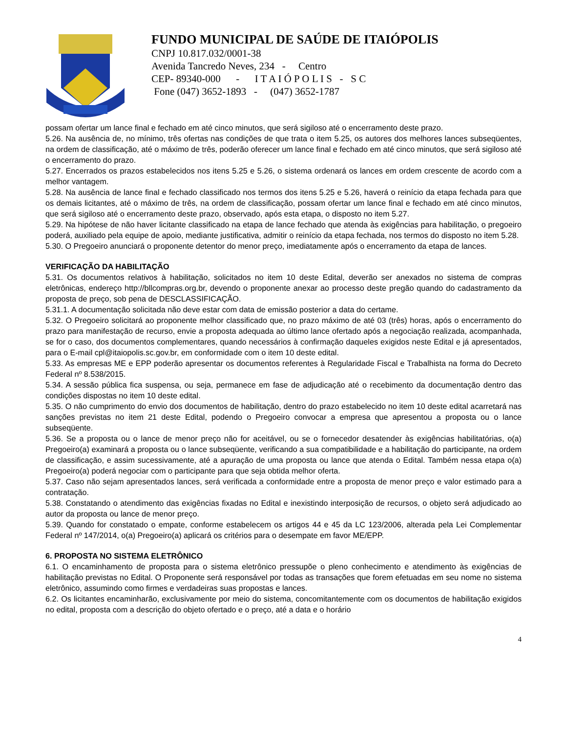FUNDO MUNICIPAL DE SAÚDE DE ITAIÓPOLIS
CNPJ 10.817.032/0001-38
Avenida Tancredo Neves, 234 - Centro
CEP- 89340-000 - I T A I Ó P O L I S - S C
Fone (047) 3652-1893 - (047) 3652-1787
possam ofertar um lance final e fechado em até cinco minutos, que será sigiloso até o encerramento deste prazo.
5.26. Na ausência de, no mínimo, três ofertas nas condições de que trata o item 5.25, os autores dos melhores lances subseqüentes, na ordem de classificação, até o máximo de três, poderão oferecer um lance final e fechado em até cinco minutos, que será sigiloso até o encerramento do prazo.
5.27. Encerrados os prazos estabelecidos nos itens 5.25 e 5.26, o sistema ordenará os lances em ordem crescente de acordo com a melhor vantagem.
5.28. Na ausência de lance final e fechado classificado nos termos dos itens 5.25 e 5.26, haverá o reinício da etapa fechada para que os demais licitantes, até o máximo de três, na ordem de classificação, possam ofertar um lance final e fechado em até cinco minutos, que será sigiloso até o encerramento deste prazo, observado, após esta etapa, o disposto no item 5.27.
5.29. Na hipótese de não haver licitante classificado na etapa de lance fechado que atenda às exigências para habilitação, o pregoeiro poderá, auxiliado pela equipe de apoio, mediante justificativa, admitir o reinício da etapa fechada, nos termos do disposto no item 5.28.
5.30. O Pregoeiro anunciará o proponente detentor do menor preço, imediatamente após o encerramento da etapa de lances.
VERIFICAÇÃO DA HABILITAÇÃO
5.31. Os documentos relativos à habilitação, solicitados no item 10 deste Edital, deverão ser anexados no sistema de compras eletrônicas, endereço http://bllcompras.org.br, devendo o proponente anexar ao processo deste pregão quando do cadastramento da proposta de preço, sob pena de DESCLASSIFICAÇÃO.
5.31.1. A documentação solicitada não deve estar com data de emissão posterior a data do certame.
5.32. O Pregoeiro solicitará ao proponente melhor classificado que, no prazo máximo de até 03 (três) horas, após o encerramento do prazo para manifestação de recurso, envie a proposta adequada ao último lance ofertado após a negociação realizada, acompanhada, se for o caso, dos documentos complementares, quando necessários à confirmação daqueles exigidos neste Edital e já apresentados, para o E-mail cpl@itaiopolis.sc.gov.br, em conformidade com o item 10 deste edital.
5.33. As empresas ME e EPP poderão apresentar os documentos referentes à Regularidade Fiscal e Trabalhista na forma do Decreto Federal nº 8.538/2015.
5.34. A sessão pública fica suspensa, ou seja, permanece em fase de adjudicação até o recebimento da documentação dentro das condições dispostas no item 10 deste edital.
5.35. O não cumprimento do envio dos documentos de habilitação, dentro do prazo estabelecido no item 10 deste edital acarretará nas sanções previstas no item 21 deste Edital, podendo o Pregoeiro convocar a empresa que apresentou a proposta ou o lance subseqüente.
5.36. Se a proposta ou o lance de menor preço não for aceitável, ou se o fornecedor desatender às exigências habilitatórias, o(a) Pregoeiro(a) examinará a proposta ou o lance subseqüente, verificando a sua compatibilidade e a habilitação do participante, na ordem de classificação, e assim sucessivamente, até a apuração de uma proposta ou lance que atenda o Edital. Também nessa etapa o(a) Pregoeiro(a) poderá negociar com o participante para que seja obtida melhor oferta.
5.37. Caso não sejam apresentados lances, será verificada a conformidade entre a proposta de menor preço e valor estimado para a contratação.
5.38. Constatando o atendimento das exigências fixadas no Edital e inexistindo interposição de recursos, o objeto será adjudicado ao autor da proposta ou lance de menor preço.
5.39. Quando for constatado o empate, conforme estabelecem os artigos 44 e 45 da LC 123/2006, alterada pela Lei Complementar Federal nº 147/2014, o(a) Pregoeiro(a) aplicará os critérios para o desempate em favor ME/EPP.
6. PROPOSTA NO SISTEMA ELETRÔNICO
6.1. O encaminhamento de proposta para o sistema eletrônico pressupõe o pleno conhecimento e atendimento às exigências de habilitação previstas no Edital. O Proponente será responsável por todas as transações que forem efetuadas em seu nome no sistema eletrônico, assumindo como firmes e verdadeiras suas propostas e lances.
6.2. Os licitantes encaminharão, exclusivamente por meio do sistema, concomitantemente com os documentos de habilitação exigidos no edital, proposta com a descrição do objeto ofertado e o preço, até a data e o horário
4